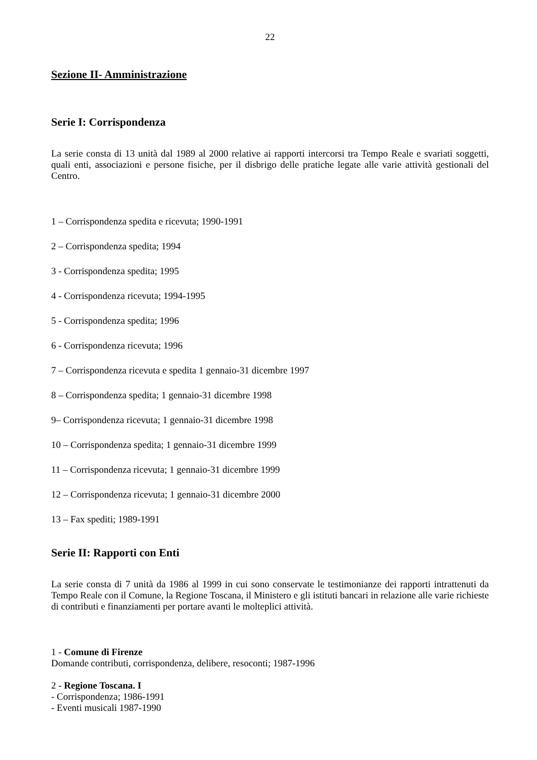22
Sezione II- Amministrazione
Serie I: Corrispondenza
La serie consta di 13 unità dal 1989 al 2000 relative ai rapporti intercorsi tra Tempo Reale e svariati soggetti, quali enti, associazioni e persone fisiche, per il disbrigo delle pratiche legate alle varie attività gestionali del Centro.
1 – Corrispondenza spedita e ricevuta; 1990-1991
2 – Corrispondenza spedita; 1994
3 - Corrispondenza spedita; 1995
4 - Corrispondenza ricevuta; 1994-1995
5 - Corrispondenza spedita; 1996
6 - Corrispondenza ricevuta; 1996
7 – Corrispondenza ricevuta e spedita 1 gennaio-31 dicembre 1997
8 – Corrispondenza spedita; 1 gennaio-31 dicembre 1998
9– Corrispondenza ricevuta; 1 gennaio-31 dicembre 1998
10 – Corrispondenza spedita; 1 gennaio-31 dicembre 1999
11 – Corrispondenza ricevuta; 1 gennaio-31 dicembre 1999
12 – Corrispondenza ricevuta; 1 gennaio-31 dicembre 2000
13 – Fax spediti; 1989-1991
Serie II: Rapporti con Enti
La serie consta di 7 unità da 1986 al 1999 in cui sono conservate le testimonianze dei rapporti intrattenuti da Tempo Reale con il Comune, la Regione Toscana, il Ministero e gli istituti bancari in relazione alle varie richieste di contributi e finanziamenti per portare avanti le molteplici attività.
1 - Comune di Firenze
Domande contributi, corrispondenza, delibere, resoconti; 1987-1996
2 - Regione Toscana. I
- Corrispondenza; 1986-1991
- Eventi musicali 1987-1990